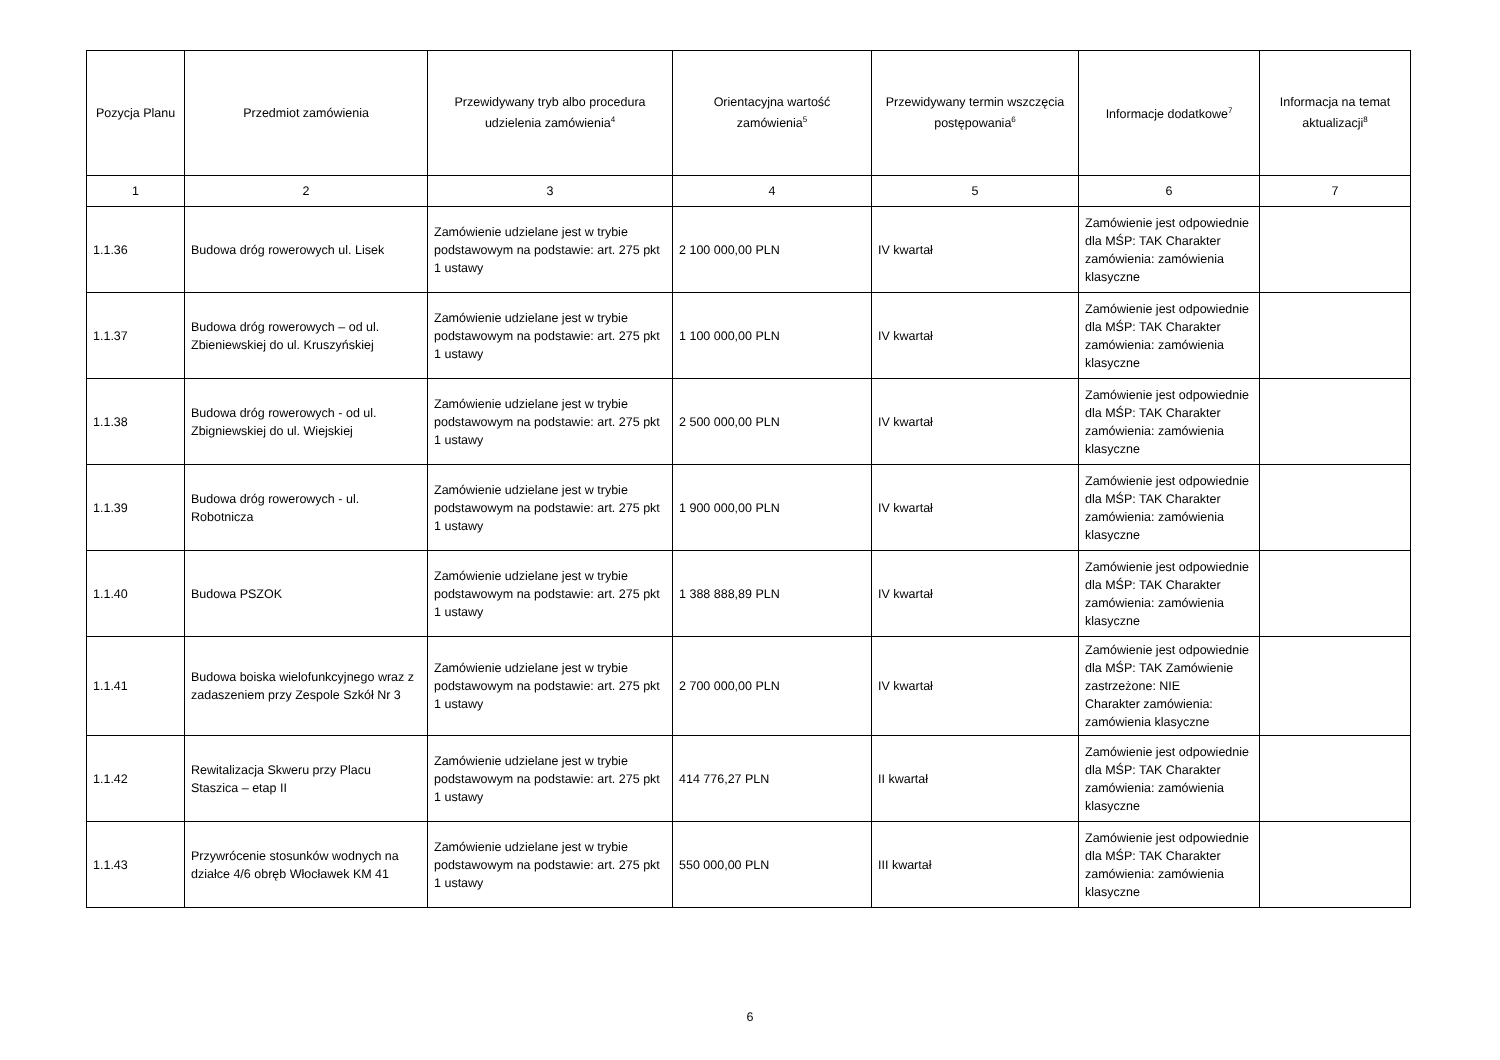| Pozycja Planu | Przedmiot zamówienia | Przewidywany tryb albo procedura udzielenia zamówienia<sup>4</sup> | Orientacyjna wartość zamówienia<sup>5</sup> | Przewidywany termin wszczęcia postępowania<sup>6</sup> | Informacje dodatkowe<sup>7</sup> | Informacja na temat aktualizacji<sup>8</sup> |
| --- | --- | --- | --- | --- | --- | --- |
| 1 | 2 | 3 | 4 | 5 | 6 | 7 |
| 1.1.36 | Budowa dróg rowerowych ul. Lisek | Zamówienie udzielane jest w trybie podstawowym na podstawie: art. 275 pkt 1 ustawy | 2 100 000,00 PLN | IV kwartał | Zamówienie jest odpowiednie dla MŚP: TAK Charakter zamówienia: zamówienia klasyczne | |
| 1.1.37 | Budowa dróg rowerowych – od ul. Zbieniewskiej do ul. Kruszyńskiej | Zamówienie udzielane jest w trybie podstawowym na podstawie: art. 275 pkt 1 ustawy | 1 100 000,00 PLN | IV kwartał | Zamówienie jest odpowiednie dla MŚP: TAK Charakter zamówienia: zamówienia klasyczne | |
| 1.1.38 | Budowa dróg rowerowych - od ul. Zbigniewskiej do ul. Wiejskiej | Zamówienie udzielane jest w trybie podstawowym na podstawie: art. 275 pkt 1 ustawy | 2 500 000,00 PLN | IV kwartał | Zamówienie jest odpowiednie dla MŚP: TAK Charakter zamówienia: zamówienia klasyczne | |
| 1.1.39 | Budowa dróg rowerowych - ul. Robotnicza | Zamówienie udzielane jest w trybie podstawowym na podstawie: art. 275 pkt 1 ustawy | 1 900 000,00 PLN | IV kwartał | Zamówienie jest odpowiednie dla MŚP: TAK Charakter zamówienia: zamówienia klasyczne | |
| 1.1.40 | Budowa PSZOK | Zamówienie udzielane jest w trybie podstawowym na podstawie: art. 275 pkt 1 ustawy | 1 388 888,89 PLN | IV kwartał | Zamówienie jest odpowiednie dla MŚP: TAK Charakter zamówienia: zamówienia klasyczne | |
| 1.1.41 | Budowa boiska wielofunkcyjnego wraz z zadaszeniem przy Zespole Szkół Nr 3 | Zamówienie udzielane jest w trybie podstawowym na podstawie: art. 275 pkt 1 ustawy | 2 700 000,00 PLN | IV kwartał | Zamówienie jest odpowiednie dla MŚP: TAK Zamówienie zastrzeżone: NIE Charakter zamówienia: zamówienia klasyczne | |
| 1.1.42 | Rewitalizacja Skweru przy Placu Staszica – etap II | Zamówienie udzielane jest w trybie podstawowym na podstawie: art. 275 pkt 1 ustawy | 414 776,27 PLN | II kwartał | Zamówienie jest odpowiednie dla MŚP: TAK Charakter zamówienia: zamówienia klasyczne | |
| 1.1.43 | Przywrócenie stosunków wodnych na działce 4/6 obręb Włocławek KM 41 | Zamówienie udzielane jest w trybie podstawowym na podstawie: art. 275 pkt 1 ustawy | 550 000,00 PLN | III kwartał | Zamówienie jest odpowiednie dla MŚP: TAK Charakter zamówienia: zamówienia klasyczne | |
6